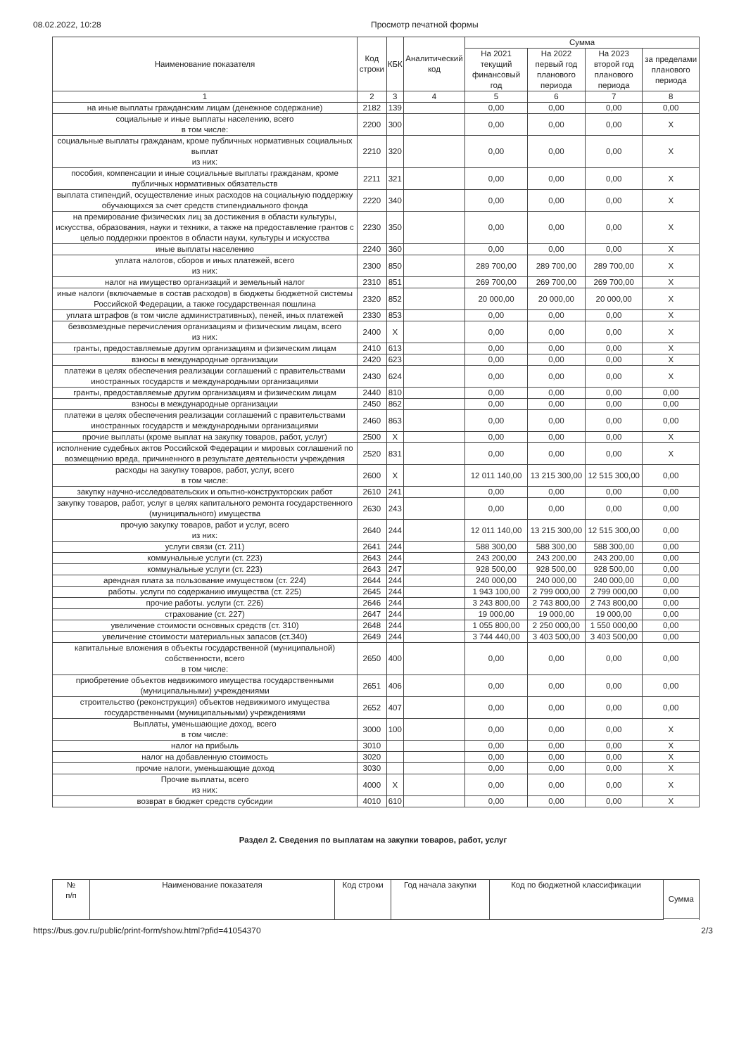08.02.2022, 10:28 Просмотр печатной формы
| Наименование показателя | Код строки | КБК | Аналитический код | Сумма | | | |
| --- | --- | --- | --- | --- | --- | --- | --- |
| | | | | На 2021 текущий финансовый год | На 2022 первый год планового периода | На 2023 второй год планового периода | за пределами планового периода |
| 1 | 2 | 3 | 4 | 5 | 6 | 7 | 8 |
| на иные выплаты гражданским лицам (денежное содержание) | 2182 | 139 | | 0,00 | 0,00 | 0,00 | 0,00 |
| социальные и иные выплаты населению, всего в том числе: | 2200 | 300 | | 0,00 | 0,00 | 0,00 | X |
| социальные выплаты гражданам, кроме публичных нормативных социальных выплат из них: | 2210 | 320 | | 0,00 | 0,00 | 0,00 | X |
| пособия, компенсации и иные социальные выплаты гражданам, кроме публичных нормативных обязательств | 2211 | 321 | | 0,00 | 0,00 | 0,00 | X |
| выплата стипендий, осуществление иных расходов на социальную поддержку обучающихся за счет средств стипендиального фонда | 2220 | 340 | | 0,00 | 0,00 | 0,00 | X |
| на премирование физических лиц за достижения в области культуры, искусства, образования, науки и техники, а также на предоставление грантов с целью поддержки проектов в области науки, культуры и искусства | 2230 | 350 | | 0,00 | 0,00 | 0,00 | X |
| иные выплаты населению | 2240 | 360 | | 0,00 | 0,00 | 0,00 | X |
| уплата налогов, сборов и иных платежей, всего из них: | 2300 | 850 | | 289 700,00 | 289 700,00 | 289 700,00 | X |
| налог на имущество организаций и земельный налог | 2310 | 851 | | 269 700,00 | 269 700,00 | 269 700,00 | X |
| иные налоги (включаемые в состав расходов) в бюджеты бюджетной системы Российской Федерации, а также государственная пошлина | 2320 | 852 | | 20 000,00 | 20 000,00 | 20 000,00 | X |
| уплата штрафов (в том числе административных), пеней, иных платежей | 2330 | 853 | | 0,00 | 0,00 | 0,00 | X |
| безвозмездные перечисления организациям и физическим лицам, всего из них: | 2400 | X | | 0,00 | 0,00 | 0,00 | X |
| гранты, предоставляемые другим организациям и физическим лицам | 2410 | 613 | | 0,00 | 0,00 | 0,00 | X |
| взносы в международные организации | 2420 | 623 | | 0,00 | 0,00 | 0,00 | X |
| платежи в целях обеспечения реализации соглашений с правительствами иностранных государств и международными организациями | 2430 | 624 | | 0,00 | 0,00 | 0,00 | X |
| гранты, предоставляемые другим организациям и физическим лицам | 2440 | 810 | | 0,00 | 0,00 | 0,00 | 0,00 |
| взносы в международные организации | 2450 | 862 | | 0,00 | 0,00 | 0,00 | 0,00 |
| платежи в целях обеспечения реализации соглашений с правительствами иностранных государств и международными организациями | 2460 | 863 | | 0,00 | 0,00 | 0,00 | 0,00 |
| прочие выплаты (кроме выплат на закупку товаров, работ, услуг) | 2500 | X | | 0,00 | 0,00 | 0,00 | X |
| исполнение судебных актов Российской Федерации и мировых соглашений по возмещению вреда, причиненного в результате деятельности учреждения | 2520 | 831 | | 0,00 | 0,00 | 0,00 | X |
| расходы на закупку товаров, работ, услуг, всего в том числе: | 2600 | X | | 12 011 140,00 | 13 215 300,00 | 12 515 300,00 | 0,00 |
| закупку научно-исследовательских и опытно-конструкторских работ | 2610 | 241 | | 0,00 | 0,00 | 0,00 | 0,00 |
| закупку товаров, работ, услуг в целях капитального ремонта государственного (муниципального) имущества | 2630 | 243 | | 0,00 | 0,00 | 0,00 | 0,00 |
| прочую закупку товаров, работ и услуг, всего из них: | 2640 | 244 | | 12 011 140,00 | 13 215 300,00 | 12 515 300,00 | 0,00 |
| услуги связи (ст. 211) | 2641 | 244 | | 588 300,00 | 588 300,00 | 588 300,00 | 0,00 |
| коммунальные услуги (ст. 223) | 2643 | 244 | | 243 200,00 | 243 200,00 | 243 200,00 | 0,00 |
| коммунальные услуги (ст. 223) | 2643 | 247 | | 928 500,00 | 928 500,00 | 928 500,00 | 0,00 |
| арендная плата за пользование имуществом (ст. 224) | 2644 | 244 | | 240 000,00 | 240 000,00 | 240 000,00 | 0,00 |
| работы. услуги по содержанию имущества (ст. 225) | 2645 | 244 | | 1 943 100,00 | 2 799 000,00 | 2 799 000,00 | 0,00 |
| прочие работы. услуги (ст. 226) | 2646 | 244 | | 3 243 800,00 | 2 743 800,00 | 2 743 800,00 | 0,00 |
| страхование (ст. 227) | 2647 | 244 | | 19 000,00 | 19 000,00 | 19 000,00 | 0,00 |
| увеличение стоимости основных средств (ст. 310) | 2648 | 244 | | 1 055 800,00 | 2 250 000,00 | 1 550 000,00 | 0,00 |
| увеличение стоимости материальных запасов (ст.340) | 2649 | 244 | | 3 744 440,00 | 3 403 500,00 | 3 403 500,00 | 0,00 |
| капитальные вложения в объекты государственной (муниципальной) собственности, всего в том числе: | 2650 | 400 | | 0,00 | 0,00 | 0,00 | 0,00 |
| приобретение объектов недвижимого имущества государственными (муниципальными) учреждениями | 2651 | 406 | | 0,00 | 0,00 | 0,00 | 0,00 |
| строительство (реконструкция) объектов недвижимого имущества государственными (муниципальными) учреждениями | 2652 | 407 | | 0,00 | 0,00 | 0,00 | 0,00 |
| Выплаты, уменьшающие доход, всего в том числе: | 3000 | 100 | | 0,00 | 0,00 | 0,00 | X |
| налог на прибыль | 3010 | | | 0,00 | 0,00 | 0,00 | X |
| налог на добавленную стоимость | 3020 | | | 0,00 | 0,00 | 0,00 | X |
| прочие налоги, уменьшающие доход | 3030 | | | 0,00 | 0,00 | 0,00 | X |
| Прочие выплаты, всего из них: | 4000 | X | | 0,00 | 0,00 | 0,00 | X |
| возврат в бюджет средств субсидии | 4010 | 610 | | 0,00 | 0,00 | 0,00 | X |
Раздел 2. Сведения по выплатам на закупки товаров, работ, услуг
| № п/п | Наименование показателя | Код строки | Год начала закупки | Код по бюджетной классификации | Сумма |
| --- | --- | --- | --- | --- | --- |
https://bus.gov.ru/public/print-form/show.html?pfid=41054370
2/3